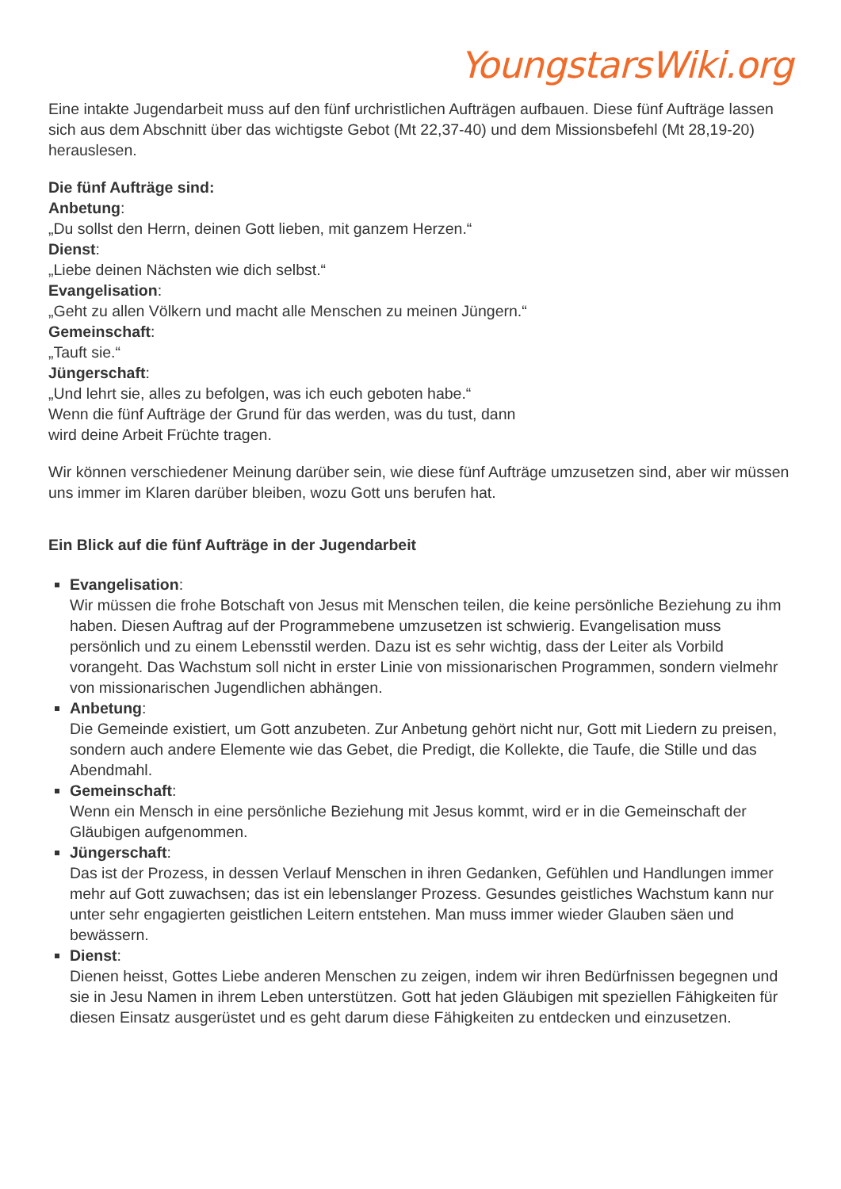YoungstarsWiki.org
Eine intakte Jugendarbeit muss auf den fünf urchristlichen Aufträgen aufbauen. Diese fünf Aufträge lassen sich aus dem Abschnitt über das wichtigste Gebot (Mt 22,37-40) und dem Missionsbefehl (Mt 28,19-20) herauslesen.
Die fünf Aufträge sind:
Anbetung:
„Du sollst den Herrn, deinen Gott lieben, mit ganzem Herzen.“
Dienst:
„Liebe deinen Nächsten wie dich selbst.“
Evangelisation:
„Geht zu allen Völkern und macht alle Menschen zu meinen Jüngern.“
Gemeinschaft:
„Tauft sie.“
Jüngerschaft:
„Und lehrt sie, alles zu befolgen, was ich euch geboten habe.“
Wenn die fünf Aufträge der Grund für das werden, was du tust, dann
wird deine Arbeit Früchte tragen.
Wir können verschiedener Meinung darüber sein, wie diese fünf Aufträge umzusetzen sind, aber wir müssen uns immer im Klaren darüber bleiben, wozu Gott uns berufen hat.
Ein Blick auf die fünf Aufträge in der Jugendarbeit
Evangelisation:
Wir müssen die frohe Botschaft von Jesus mit Menschen teilen, die keine persönliche Beziehung zu ihm haben. Diesen Auftrag auf der Programmebene umzusetzen ist schwierig. Evangelisation muss persönlich und zu einem Lebensstil werden. Dazu ist es sehr wichtig, dass der Leiter als Vorbild vorangeht. Das Wachstum soll nicht in erster Linie von missionarischen Programmen, sondern vielmehr von missionarischen Jugendlichen abhängen.
Anbetung:
Die Gemeinde existiert, um Gott anzubeten. Zur Anbetung gehört nicht nur, Gott mit Liedern zu preisen, sondern auch andere Elemente wie das Gebet, die Predigt, die Kollekte, die Taufe, die Stille und das Abendmahl.
Gemeinschaft:
Wenn ein Mensch in eine persönliche Beziehung mit Jesus kommt, wird er in die Gemeinschaft der Gläubigen aufgenommen.
Jüngerschaft:
Das ist der Prozess, in dessen Verlauf Menschen in ihren Gedanken, Gefühlen und Handlungen immer mehr auf Gott zuwachsen; das ist ein lebenslanger Prozess. Gesundes geistliches Wachstum kann nur unter sehr engagierten geistlichen Leitern entstehen. Man muss immer wieder Glauben säen und bewässern.
Dienst:
Dienen heisst, Gottes Liebe anderen Menschen zu zeigen, indem wir ihren Bedürfnissen begegnen und sie in Jesu Namen in ihrem Leben unterstützen. Gott hat jeden Gläubigen mit speziellen Fähigkeiten für diesen Einsatz ausgerüstet und es geht darum diese Fähigkeiten zu entdecken und einzusetzen.